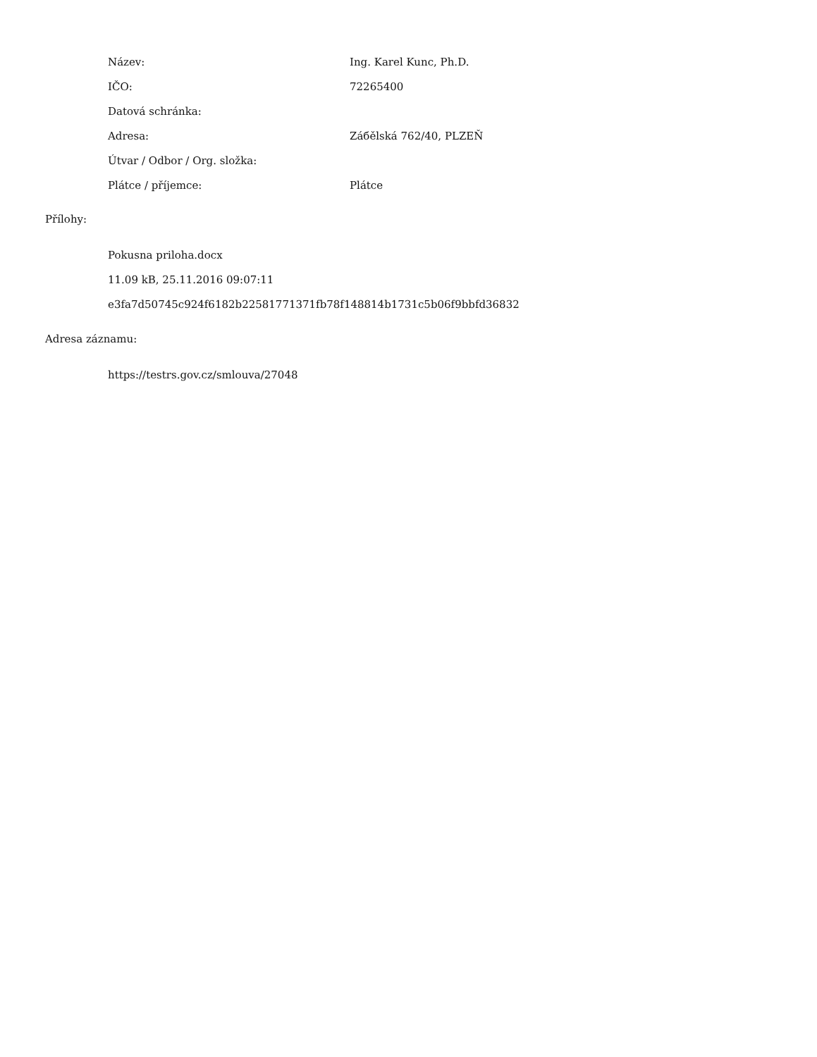| Název: | Ing. Karel Kunc, Ph.D. |
| IČO: | 72265400 |
| Datová schránka: | |
| Adresa: | Záбělská 762/40, PLZEŇ |
| Útvar / Odbor / Org. složka: | |
| Plátce / příjemce: | Plátce |
Přílohy:
Pokusna priloha.docx
11.09 kB, 25.11.2016 09:07:11
e3fa7d50745c924f6182b22581771371fb78f148814b1731c5b06f9bbfd36832
Adresa záznamu:
https://testrs.gov.cz/smlouva/27048